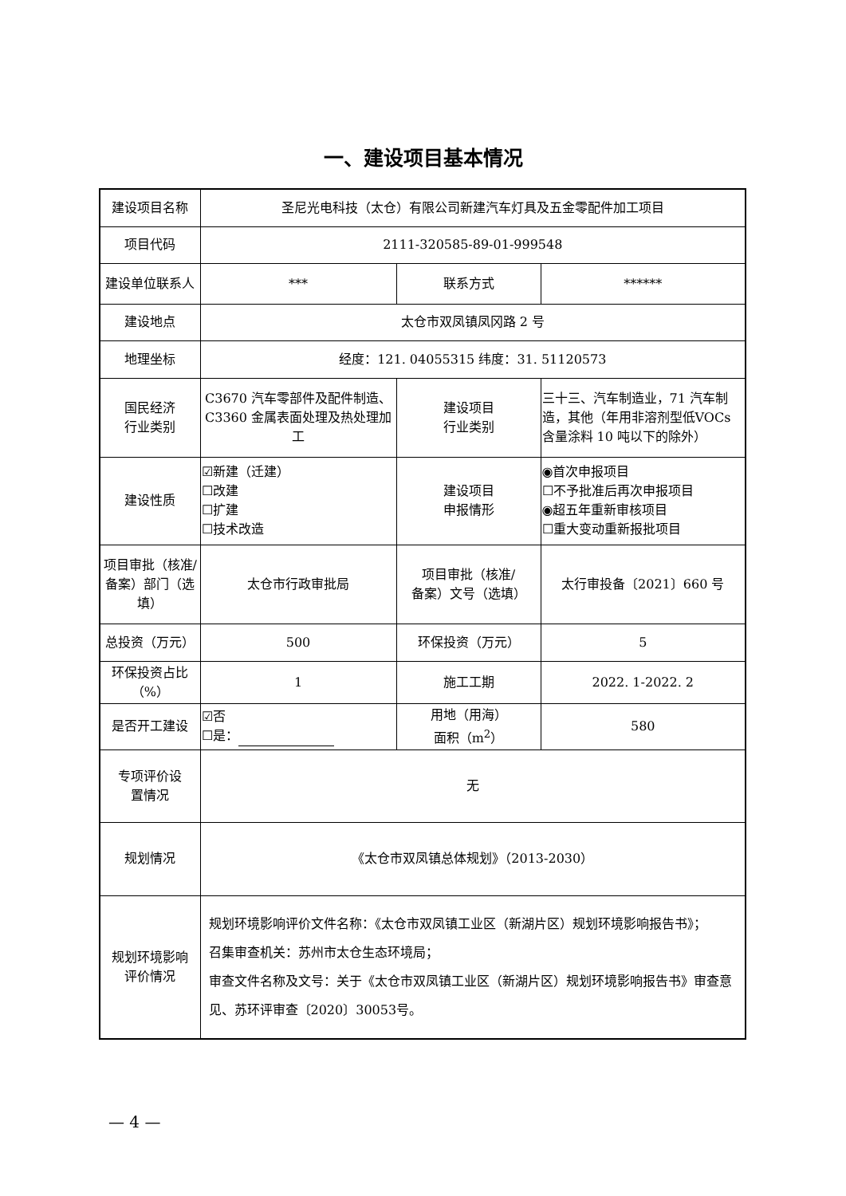一、建设项目基本情况
| 建设项目名称 | 圣尼光电科技（太仓）有限公司新建汽车灯具及五金零配件加工项目 | | |
| 项目代码 | 2111-320585-89-01-999548 | | |
| 建设单位联系人 | *** | 联系方式 | ****** |
| 建设地点 | 太仓市双凤镇凤冈路 2 号 | | |
| 地理坐标 | 经度：121. 04055315 纬度：31. 51120573 | | |
| 国民经济 行业类别 | C3670 汽车零部件及配件制造、C3360 金属表面处理及热处理加工 | 建设项目 行业类别 | 三十三、汽车制造业，71 汽车制造，其他（年用非溶剂型低VOCs 含量涂料 10 吨以下的除外） |
| 建设性质 | ☑新建（迁建） ☐改建 ☐扩建 ☐技术改造 | 建设项目 申报情形 | ◉首次申报项目 ☐不予批准后再次申报项目 ◉超五年重新审核项目 ☐重大变动重新报批项目 |
| 项目审批（核准/ 备案）部门（选填） | 太仓市行政审批局 | 项目审批（核准/ 备案）文号（选填） | 太行审投备〔2021〕660 号 |
| 总投资（万元） | 500 | 环保投资（万元） | 5 |
| 环保投资占比（%） | 1 | 施工工期 | 2022. 1-2022. 2 |
| 是否开工建设 | ☑否 ☐是： | 用地（用海） 面积（m<sup>2</sup>） | 580 |
| 专项评价设 置情况 | 无 | | |
| 规划情况 | 《太仓市双凤镇总体规划》（2013-2030） | | |
| 规划环境影响 评价情况 | 规划环境影响评价文件名称：《太仓市双凤镇工业区（新湖片区）规划环境影响报告书》； 召集审查机关：苏州市太仓生态环境局； 审查文件名称及文号：关于《太仓市双凤镇工业区（新湖片区）规划环境影响报告书》审查意见、苏环评审查〔2020〕30053号。 | | |
— 4 —